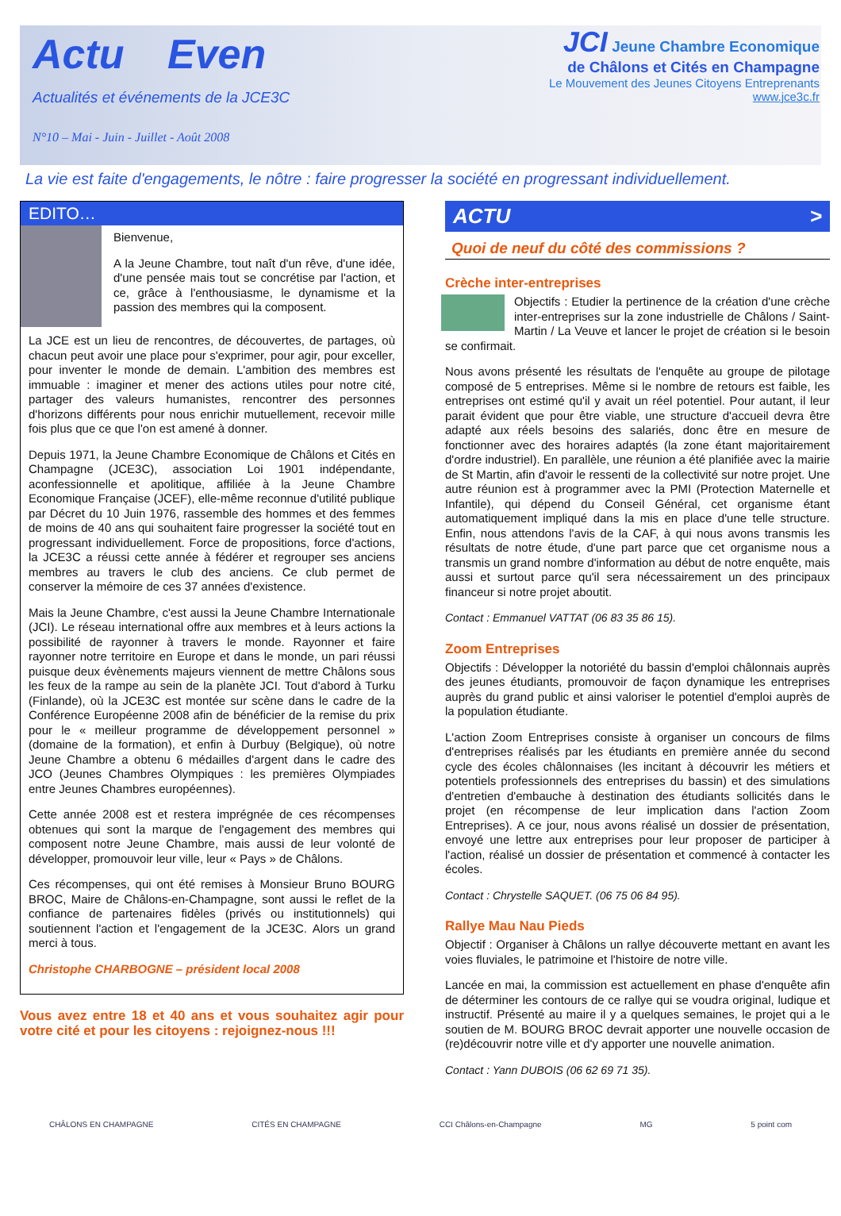Actu Even
Actualités et événements de la JCE3C
N°10 – Mai - Juin - Juillet - Août 2008
JCI Jeune Chambre Economique
de Châlons et Cités en Champagne
Le Mouvement des Jeunes Citoyens Entreprenants
www.jce3c.fr
La vie est faite d'engagements, le nôtre : faire progresser la société en progressant individuellement.
EDITO…
Bienvenue,
A la Jeune Chambre, tout naît d'un rêve, d'une idée, d'une pensée mais tout se concrétise par l'action, et ce, grâce à l'enthousiasme, le dynamisme et la passion des membres qui la composent.
La JCE est un lieu de rencontres, de découvertes, de partages, où chacun peut avoir une place pour s'exprimer, pour agir, pour exceller, pour inventer le monde de demain. L'ambition des membres est immuable : imaginer et mener des actions utiles pour notre cité, partager des valeurs humanistes, rencontrer des personnes d'horizons différents pour nous enrichir mutuellement, recevoir mille fois plus que ce que l'on est amené à donner.
Depuis 1971, la Jeune Chambre Economique de Châlons et Cités en Champagne (JCE3C), association Loi 1901 indépendante, aconfessionnelle et apolitique, affiliée à la Jeune Chambre Economique Française (JCEF), elle-même reconnue d'utilité publique par Décret du 10 Juin 1976, rassemble des hommes et des femmes de moins de 40 ans qui souhaitent faire progresser la société tout en progressant individuellement. Force de propositions, force d'actions, la JCE3C a réussi cette année à fédérer et regrouper ses anciens membres au travers le club des anciens. Ce club permet de conserver la mémoire de ces 37 années d'existence.
Mais la Jeune Chambre, c'est aussi la Jeune Chambre Internationale (JCI). Le réseau international offre aux membres et à leurs actions la possibilité de rayonner à travers le monde. Rayonner et faire rayonner notre territoire en Europe et dans le monde, un pari réussi puisque deux évènements majeurs viennent de mettre Châlons sous les feux de la rampe au sein de la planète JCI. Tout d'abord à Turku (Finlande), où la JCE3C est montée sur scène dans le cadre de la Conférence Européenne 2008 afin de bénéficier de la remise du prix pour le « meilleur programme de développement personnel » (domaine de la formation), et enfin à Durbuy (Belgique), où notre Jeune Chambre a obtenu 6 médailles d'argent dans le cadre des JCO (Jeunes Chambres Olympiques : les premières Olympiades entre Jeunes Chambres européennes).
Cette année 2008 est et restera imprégnée de ces récompenses obtenues qui sont la marque de l'engagement des membres qui composent notre Jeune Chambre, mais aussi de leur volonté de développer, promouvoir leur ville, leur « Pays » de Châlons.
Ces récompenses, qui ont été remises à Monsieur Bruno BOURG BROC, Maire de Châlons-en-Champagne, sont aussi le reflet de la confiance de partenaires fidèles (privés ou institutionnels) qui soutiennent l'action et l'engagement de la JCE3C. Alors un grand merci à tous.
Christophe CHARBOGNE – président local 2008
Vous avez entre 18 et 40 ans et vous souhaitez agir pour votre cité et pour les citoyens : rejoignez-nous !!!
ACTU >
Quoi de neuf du côté des commissions ?
Crèche inter-entreprises
Objectifs : Etudier la pertinence de la création d'une crèche inter-entreprises sur la zone industrielle de Châlons / Saint-Martin / La Veuve et lancer le projet de création si le besoin se confirmait.
Nous avons présenté les résultats de l'enquête au groupe de pilotage composé de 5 entreprises. Même si le nombre de retours est faible, les entreprises ont estimé qu'il y avait un réel potentiel. Pour autant, il leur parait évident que pour être viable, une structure d'accueil devra être adapté aux réels besoins des salariés, donc être en mesure de fonctionner avec des horaires adaptés (la zone étant majoritairement d'ordre industriel). En parallèle, une réunion a été planifiée avec la mairie de St Martin, afin d'avoir le ressenti de la collectivité sur notre projet. Une autre réunion est à programmer avec la PMI (Protection Maternelle et Infantile), qui dépend du Conseil Général, cet organisme étant automatiquement impliqué dans la mis en place d'une telle structure. Enfin, nous attendons l'avis de la CAF, à qui nous avons transmis les résultats de notre étude, d'une part parce que cet organisme nous a transmis un grand nombre d'information au début de notre enquête, mais aussi et surtout parce qu'il sera nécessairement un des principaux financeur si notre projet aboutit.
Contact : Emmanuel VATTAT (06 83 35 86 15).
Zoom Entreprises
Objectifs : Développer la notoriété du bassin d'emploi châlonnais auprès des jeunes étudiants, promouvoir de façon dynamique les entreprises auprès du grand public et ainsi valoriser le potentiel d'emploi auprès de la population étudiante.
L'action Zoom Entreprises consiste à organiser un concours de films d'entreprises réalisés par les étudiants en première année du second cycle des écoles châlonnaises (les incitant à découvrir les métiers et potentiels professionnels des entreprises du bassin) et des simulations d'entretien d'embauche à destination des étudiants sollicités dans le projet (en récompense de leur implication dans l'action Zoom Entreprises). A ce jour, nous avons réalisé un dossier de présentation, envoyé une lettre aux entreprises pour leur proposer de participer à l'action, réalisé un dossier de présentation et commencé à contacter les écoles.
Contact : Chrystelle SAQUET. (06 75 06 84 95).
Rallye Mau Nau Pieds
Objectif : Organiser à Châlons un rallye découverte mettant en avant les voies fluviales, le patrimoine et l'histoire de notre ville.
Lancée en mai, la commission est actuellement en phase d'enquête afin de déterminer les contours de ce rallye qui se voudra original, ludique et instructif. Présenté au maire il y a quelques semaines, le projet qui a le soutien de M. BOURG BROC devrait apporter une nouvelle occasion de (re)découvrir notre ville et d'y apporter une nouvelle animation.
Contact : Yann DUBOIS (06 62 69 71 35).
CHÂLONS EN CHAMPAGNE CITÉS EN CHAMPAGNE CCI Châlons-en-Champagne MG 5 point com